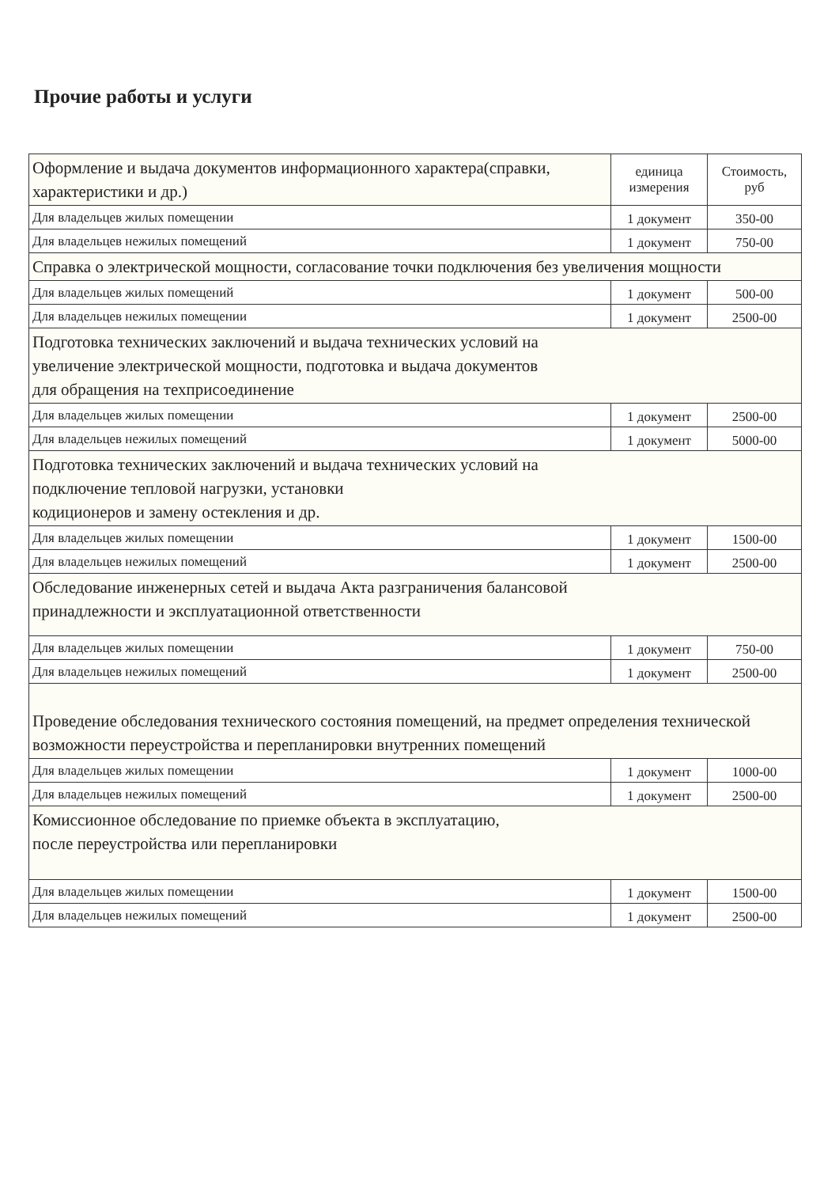Прочие работы и услуги
| Оформление и выдача документов информационного характера(справки, характеристики и др.) | единица измерения | Стоимость, руб |
| --- | --- | --- |
| Для владельцев жилых помещении | 1 документ | 350-00 |
| Для владельцев нежилых помещений | 1 документ | 750-00 |
| Справка о электрической мощности, согласование точки подключения без увеличения мощности | | |
| Для владельцев жилых помещений | 1 документ | 500-00 |
| Для владельцев нежилых помещении | 1 документ | 2500-00 |
| Подготовка технических заключений и выдача технических условий на увеличение электрической мощности, подготовка и выдача документов для обращения на техприсоединение | | |
| Для владельцев жилых помещении | 1 документ | 2500-00 |
| Для владельцев нежилых помещений | 1 документ | 5000-00 |
| Подготовка технических заключений и выдача технических условий на подключение тепловой нагрузки, установки кодиционеров и замену остекления и др. | | |
| Для владельцев жилых помещении | 1 документ | 1500-00 |
| Для владельцев нежилых помещений | 1 документ | 2500-00 |
| Обследование инженерных сетей и выдача Акта разграничения балансовой принадлежности и эксплуатационной ответственности | | |
| Для владельцев жилых помещении | 1 документ | 750-00 |
| Для владельцев нежилых помещений | 1 документ | 2500-00 |
| Проведение обследования технического состояния помещений, на предмет определения технической возможности переустройства и перепланировки внутренних помещений | | |
| Для владельцев жилых помещении | 1 документ | 1000-00 |
| Для владельцев нежилых помещений | 1 документ | 2500-00 |
| Комиссионное обследование по приемке объекта в эксплуатацию, после переустройства или перепланировки | | |
| Для владельцев жилых помещении | 1 документ | 1500-00 |
| Для владельцев нежилых помещений | 1 документ | 2500-00 |